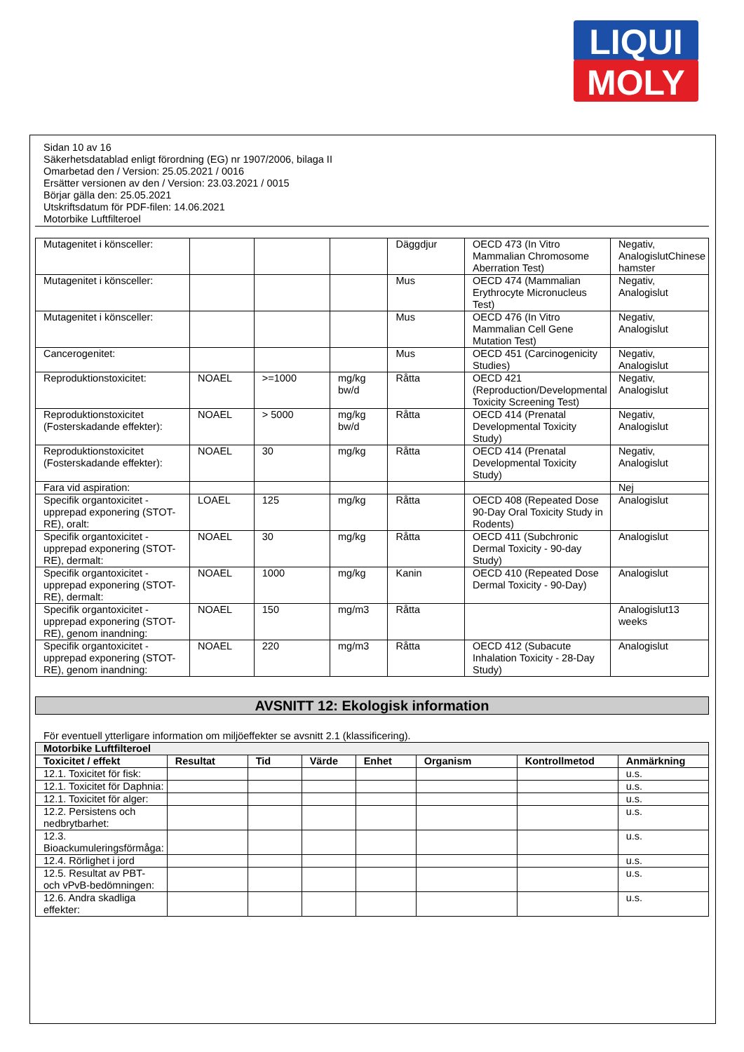LIQUI
MOLY
Sidan 10 av 16
Säkerhetsdatablad enligt förordning (EG) nr 1907/2006, bilaga II
Omarbetad den / Version: 25.05.2021 / 0016
Ersätter versionen av den / Version: 23.03.2021 / 0015
Börjar gälla den: 25.05.2021
Utskriftsdatum för PDF-filen: 14.06.2021
Motorbike Luftfilteroel
| Mutagenitet i könsceller: | | | | Däggdjur | OECD 473 (In Vitro Mammalian Chromosome Aberration Test) | Negativ, AnalogislutChinese hamster |
| Mutagenitet i könsceller: | | | | Mus | OECD 474 (Mammalian Erythrocyte Micronucleus Test) | Negativ, Analogislut |
| Mutagenitet i könsceller: | | | | Mus | OECD 476 (In Vitro Mammalian Cell Gene Mutation Test) | Negativ, Analogislut |
| Cancerogenitet: | | | | Mus | OECD 451 (Carcinogenicity Studies) | Negativ, Analogislut |
| Reproduktionstoxicitet: | NOAEL | >=1000 | mg/kg bw/d | Råtta | OECD 421 (Reproduction/Developmental Toxicity Screening Test) | Negativ, Analogislut |
| Reproduktionstoxicitet (Fosterskadande effekter): | NOAEL | > 5000 | mg/kg bw/d | Råtta | OECD 414 (Prenatal Developmental Toxicity Study) | Negativ, Analogislut |
| Reproduktionstoxicitet (Fosterskadande effekter): | NOAEL | 30 | mg/kg | Råtta | OECD 414 (Prenatal Developmental Toxicity Study) | Negativ, Analogislut |
| Fara vid aspiration: | | | | | | Nej |
| Specifik organtoxicitet - upprepad exponering (STOT-RE), oralt: | LOAEL | 125 | mg/kg | Råtta | OECD 408 (Repeated Dose 90-Day Oral Toxicity Study in Rodents) | Analogislut |
| Specifik organtoxicitet - upprepad exponering (STOT-RE), dermalt: | NOAEL | 30 | mg/kg | Råtta | OECD 411 (Subchronic Dermal Toxicity - 90-day Study) | Analogislut |
| Specifik organtoxicitet - upprepad exponering (STOT-RE), dermalt: | NOAEL | 1000 | mg/kg | Kanin | OECD 410 (Repeated Dose Dermal Toxicity - 90-Day) | Analogislut |
| Specifik organtoxicitet - upprepad exponering (STOT-RE), genom inandning: | NOAEL | 150 | mg/m3 | Råtta | | Analogislut13 weeks |
| Specifik organtoxicitet - upprepad exponering (STOT-RE), genom inandning: | NOAEL | 220 | mg/m3 | Råtta | OECD 412 (Subacute Inhalation Toxicity - 28-Day Study) | Analogislut |
AVSNITT 12: Ekologisk information
För eventuell ytterligare information om miljöeffekter se avsnitt 2.1 (klassificering).
| Motorbike Luftfilteroel | | | | | | | |
| --- | --- | --- | --- | --- | --- | --- | --- |
| Toxicitet / effekt | Resultat | Tid | Värde | Enhet | Organism | Kontrollmetod | Anmärkning |
| 12.1. Toxicitet för fisk: | | | | | | | u.s. |
| 12.1. Toxicitet för Daphnia: | | | | | | | u.s. |
| 12.1. Toxicitet för alger: | | | | | | | u.s. |
| 12.2. Persistens och nedbrytbarhet: | | | | | | | u.s. |
| 12.3. Bioackumuleringsförmåga: | | | | | | | u.s. |
| 12.4. Rörlighet i jord | | | | | | | u.s. |
| 12.5. Resultat av PBT- och vPvB-bedömningen: | | | | | | | u.s. |
| 12.6. Andra skadliga effekter: | | | | | | | u.s. |